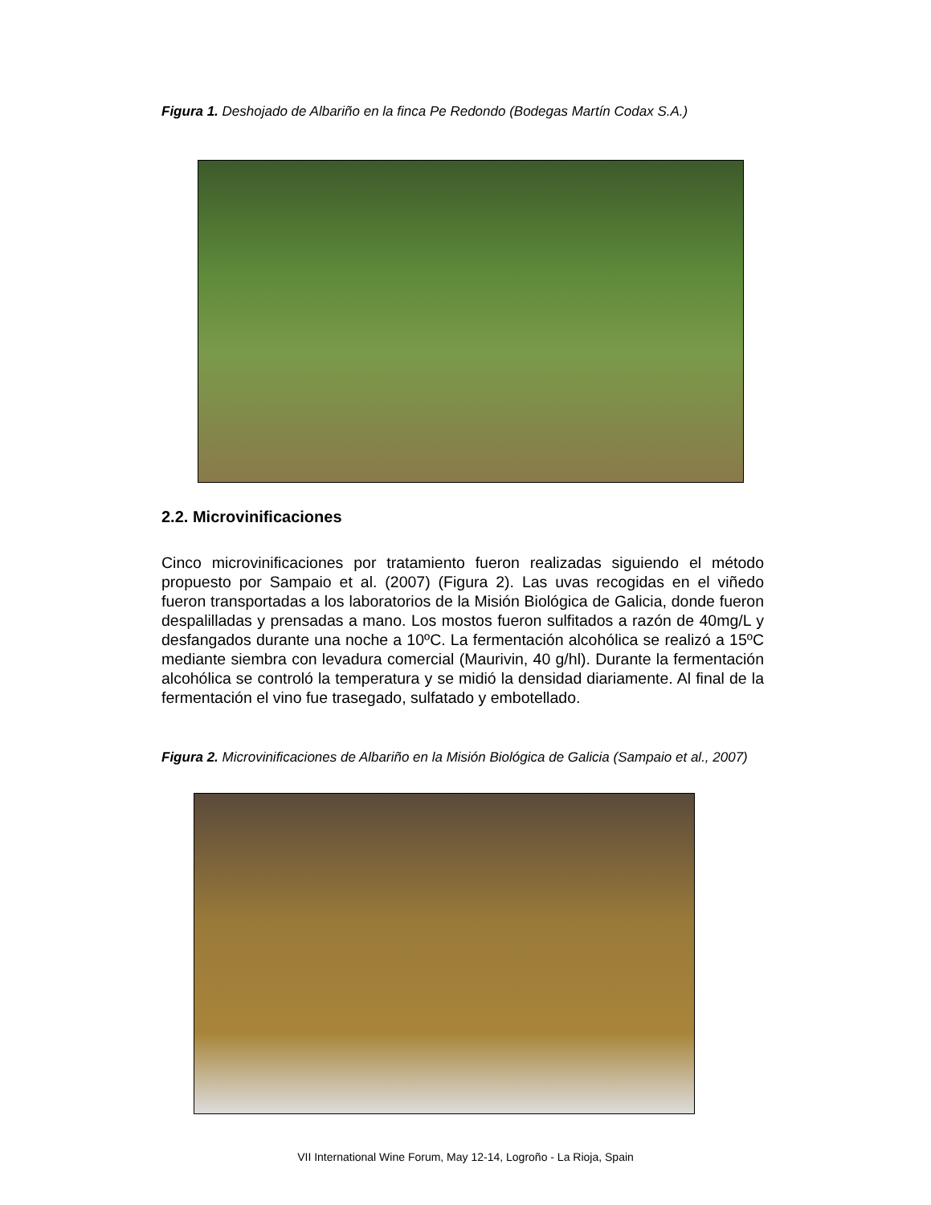Figura 1. Deshojado de Albariño en la finca Pe Redondo (Bodegas Martín Codax S.A.)
2.2. Microvinificaciones
Cinco microvinificaciones por tratamiento fueron realizadas siguiendo el método propuesto por Sampaio et al. (2007) (Figura 2). Las uvas recogidas en el viñedo fueron transportadas a los laboratorios de la Misión Biológica de Galicia, donde fueron despalilladas y prensadas a mano. Los mostos fueron sulfitados a razón de 40mg/L y desfangados durante una noche a 10ºC. La fermentación alcohólica se realizó a 15ºC mediante siembra con levadura comercial (Maurivin, 40 g/hl). Durante la fermentación alcohólica se controló la temperatura y se midió la densidad diariamente. Al final de la fermentación el vino fue trasegado, sulfatado y embotellado.
Figura 2. Microvinificaciones de Albariño en la Misión Biológica de Galicia (Sampaio et al., 2007)
VII International Wine Forum, May 12-14, Logroño - La Rioja, Spain